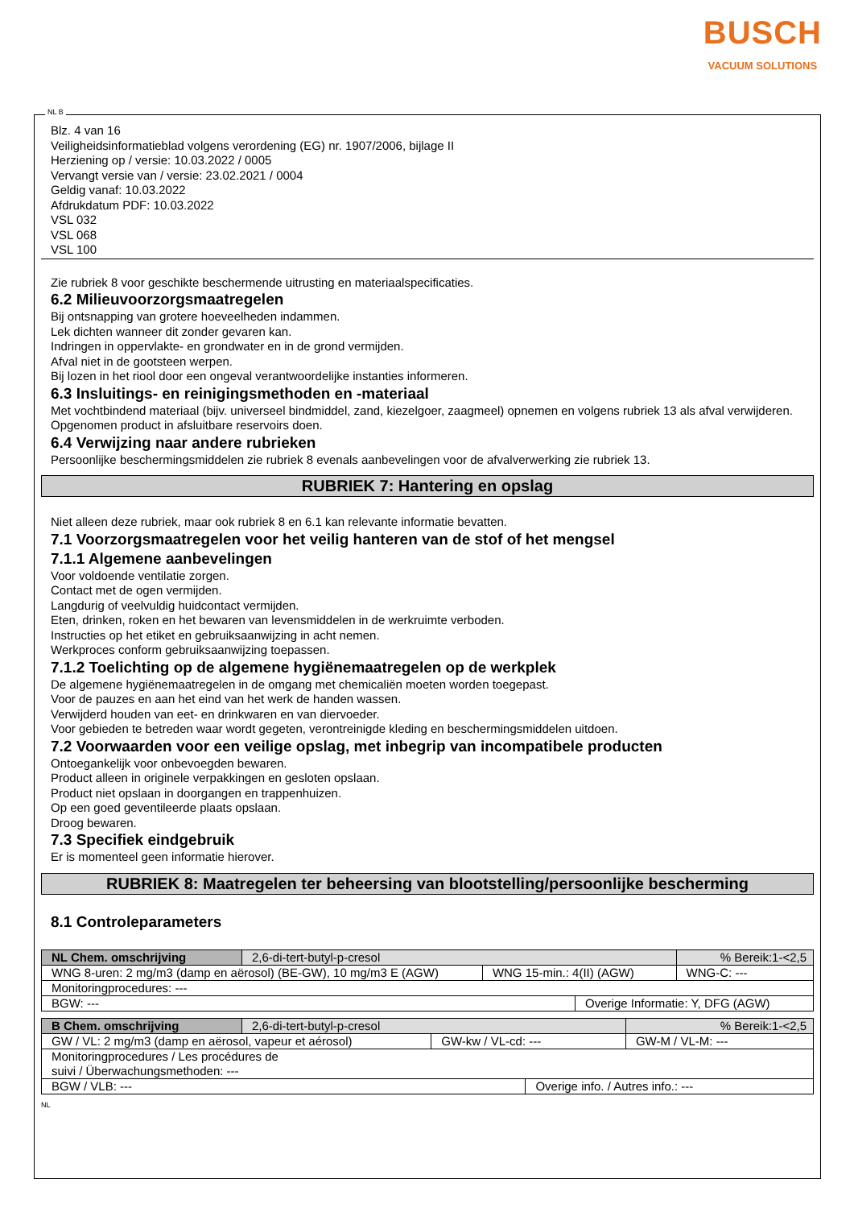BUSCH
VACUUM SOLUTIONS
Blz. 4 van 16
Veiligheidsinformatieblad volgens verordening (EG) nr. 1907/2006, bijlage II
Herziening op / versie: 10.03.2022 / 0005
Vervangt versie van / versie: 23.02.2021 / 0004
Geldig vanaf: 10.03.2022
Afdrukdatum PDF: 10.03.2022
VSL 032
VSL 068
VSL 100
Zie rubriek 8 voor geschikte beschermende uitrusting en materiaalspecificaties.
6.2 Milieuvoorzorgsmaatregelen
Bij ontsnapping van grotere hoeveelheden indammen.
Lek dichten wanneer dit zonder gevaren kan.
Indringen in oppervlakte- en grondwater en in de grond vermijden.
Afval niet in de gootsteen werpen.
Bij lozen in het riool door een ongeval verantwoordelijke instanties informeren.
6.3 Insluitings- en reinigingsmethoden en -materiaal
Met vochtbindend materiaal (bijv. universeel bindmiddel, zand, kiezelgoer, zaagmeel) opnemen en volgens rubriek 13 als afval verwijderen.
Opgenomen product in afsluitbare reservoirs doen.
6.4 Verwijzing naar andere rubrieken
Persoonlijke beschermingsmiddelen zie rubriek 8 evenals aanbevelingen voor de afvalverwerking zie rubriek 13.
RUBRIEK 7: Hantering en opslag
Niet alleen deze rubriek, maar ook rubriek 8 en 6.1 kan relevante informatie bevatten.
7.1 Voorzorgsmaatregelen voor het veilig hanteren van de stof of het mengsel
7.1.1 Algemene aanbevelingen
Voor voldoende ventilatie zorgen.
Contact met de ogen vermijden.
Langdurig of veelvuldig huidcontact vermijden.
Eten, drinken, roken en het bewaren van levensmiddelen in de werkruimte verboden.
Instructies op het etiket en gebruiksaanwijzing in acht nemen.
Werkproces conform gebruiksaanwijzing toepassen.
7.1.2 Toelichting op de algemene hygiënemaatregelen op de werkplek
De algemene hygiënemaatregelen in de omgang met chemicaliën moeten worden toegepast.
Voor de pauzes en aan het eind van het werk de handen wassen.
Verwijderd houden van eet- en drinkwaren en van diervoeder.
Voor gebieden te betreden waar wordt gegeten, verontreinigde kleding en beschermingsmiddelen uitdoen.
7.2 Voorwaarden voor een veilige opslag, met inbegrip van incompatibele producten
Ontoegankelijk voor onbevoegden bewaren.
Product alleen in originele verpakkingen en gesloten opslaan.
Product niet opslaan in doorgangen en trappenhuizen.
Op een goed geventileerde plaats opslaan.
Droog bewaren.
7.3 Specifiek eindgebruik
Er is momenteel geen informatie hierover.
RUBRIEK 8: Maatregelen ter beheersing van blootstelling/persoonlijke bescherming
8.1 Controleparameters
| NL Chem. omschrijving | 2,6-di-tert-butyl-p-cresol | | | % Bereik:1-<2,5 |
| WNG 8-uren: 2 mg/m3 (damp en aërosol) (BE-GW), 10 mg/m3 E (AGW) | | WNG 15-min.: 4(II) (AGW) | | WNG-C: --- |
| Monitoringprocedures: --- | | | | |
| BGW: --- | | | Overige Informatie: Y, DFG (AGW) | |
| B Chem. omschrijving | 2,6-di-tert-butyl-p-cresol | | | % Bereik:1-<2,5 |
| GW / VL: 2 mg/m3 (damp en aërosol, vapeur et aérosol) | | GW-kw / VL-cd: --- | | GW-M / VL-M: --- |
| Monitoringprocedures / Les procédures de suivi / Überwachungsmethoden: --- | | | | |
| BGW / VLB: --- | | | Overige info. / Autres info.: --- | |
NL
NL B